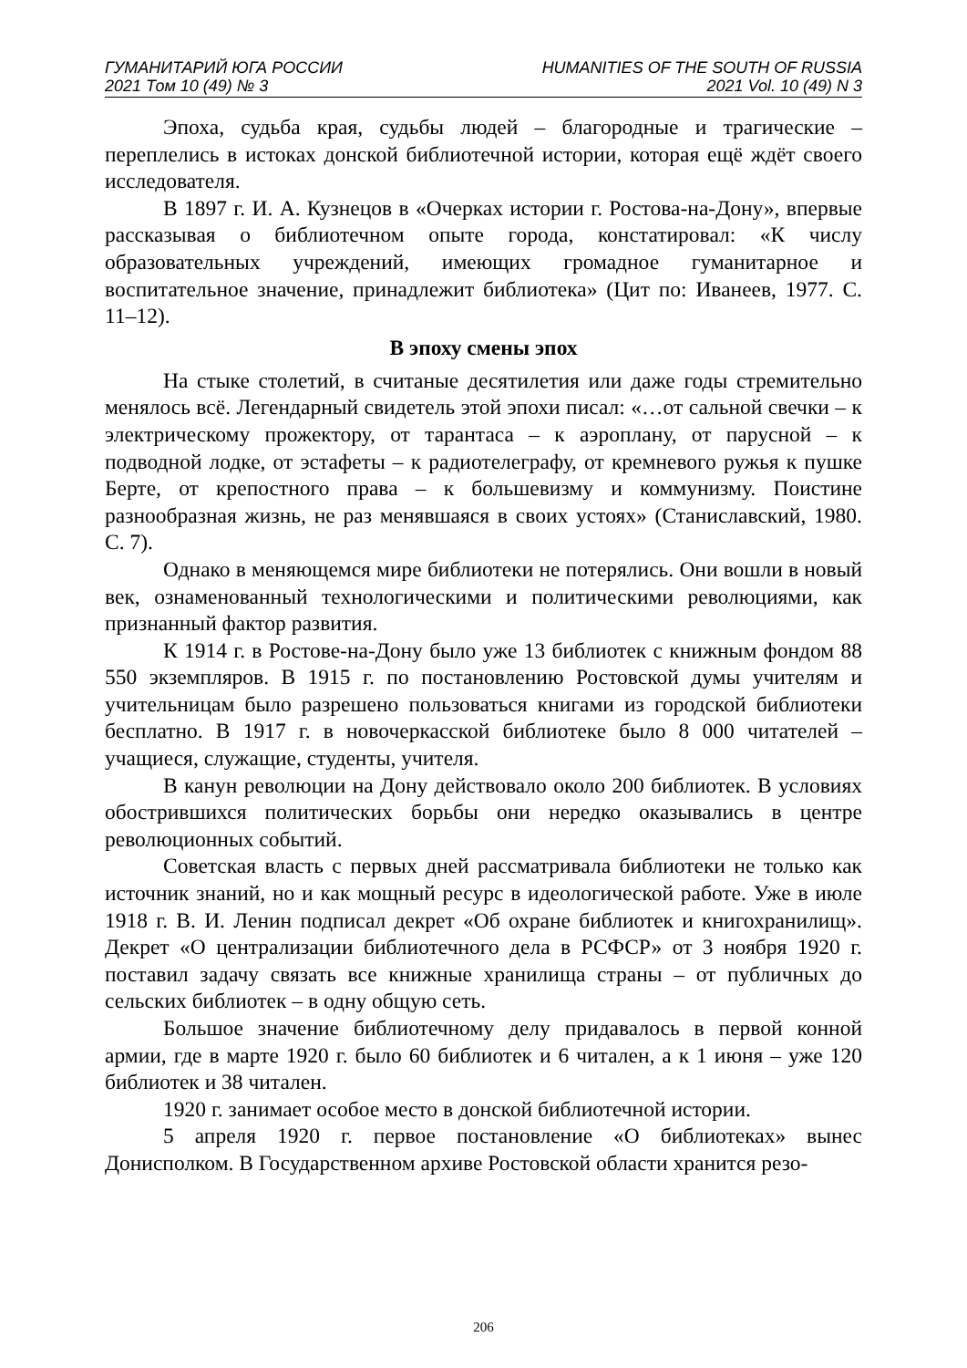ГУМАНИТАРИЙ ЮГА РОССИИ
2021 Том 10 (49) № 3
HUMANITIES OF THE SOUTH OF RUSSIA
2021 Vol. 10 (49) N 3
Эпоха, судьба края, судьбы людей – благородные и трагические – переплелись в истоках донской библиотечной истории, которая ещё ждёт своего исследователя.
В 1897 г. И. А. Кузнецов в «Очерках истории г. Ростова-на-Дону», впервые рассказывая о библиотечном опыте города, констатировал: «К числу образовательных учреждений, имеющих громадное гуманитарное и воспитательное значение, принадлежит библиотека» (Цит по: Иванеев, 1977. С. 11–12).
В эпоху смены эпох
На стыке столетий, в считаные десятилетия или даже годы стремительно менялось всё. Легендарный свидетель этой эпохи писал: «…от сальной свечки – к электрическому прожектору, от тарантаса – к аэроплану, от парусной – к подводной лодке, от эстафеты – к радиотелеграфу, от кремневого ружья к пушке Берте, от крепостного права – к большевизму и коммунизму. Поистине разнообразная жизнь, не раз менявшаяся в своих устоях» (Станиславский, 1980. С. 7).
Однако в меняющемся мире библиотеки не потерялись. Они вошли в новый век, ознаменованный технологическими и политическими революциями, как признанный фактор развития.
К 1914 г. в Ростове-на-Дону было уже 13 библиотек с книжным фондом 88 550 экземпляров. В 1915 г. по постановлению Ростовской думы учителям и учительницам было разрешено пользоваться книгами из городской библиотеки бесплатно. В 1917 г. в новочеркасской библиотеке было 8 000 читателей – учащиеся, служащие, студенты, учителя.
В канун революции на Дону действовало около 200 библиотек. В условиях обострившихся политических борьбы они нередко оказывались в центре революционных событий.
Советская власть с первых дней рассматривала библиотеки не только как источник знаний, но и как мощный ресурс в идеологической работе. Уже в июле 1918 г. В. И. Ленин подписал декрет «Об охране библиотек и книгохранилищ». Декрет «О централизации библиотечного дела в РСФСР» от 3 ноября 1920 г. поставил задачу связать все книжные хранилища страны – от публичных до сельских библиотек – в одну общую сеть.
Большое значение библиотечному делу придавалось в первой конной армии, где в марте 1920 г. было 60 библиотек и 6 читален, а к 1 июня – уже 120 библиотек и 38 читален.
1920 г. занимает особое место в донской библиотечной истории.
5 апреля 1920 г. первое постановление «О библиотеках» вынес Донисполком. В Государственном архиве Ростовской области хранится резо-
206